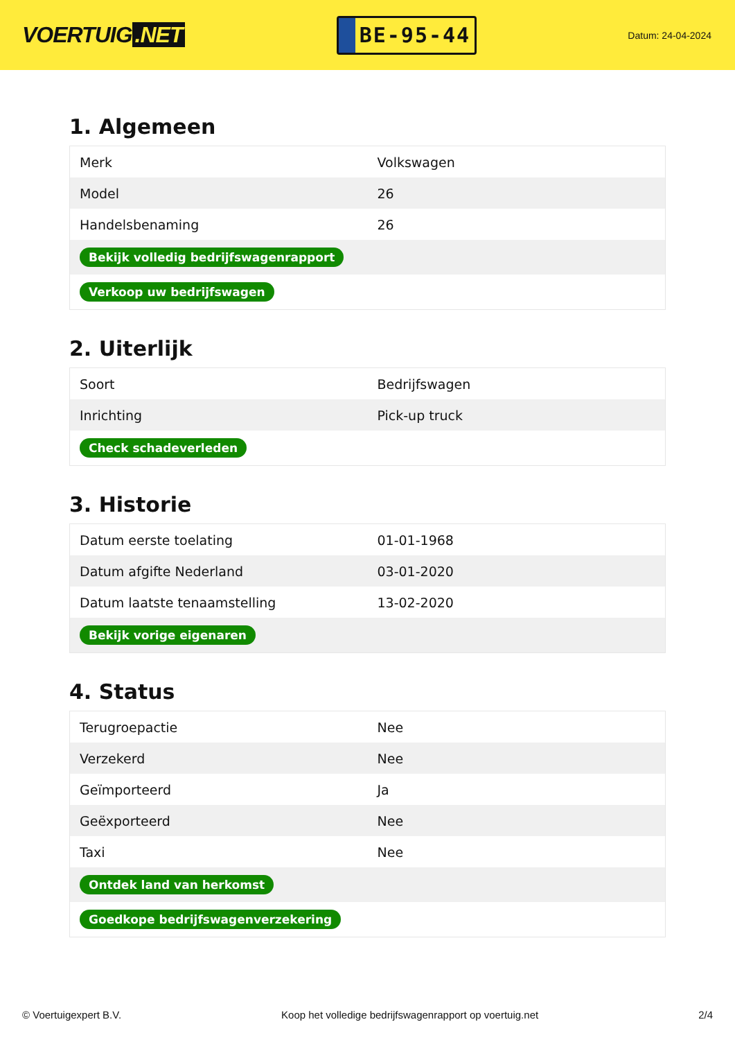VOERTUIG.NET
BE-95-44
Datum: 24-04-2024
1. Algemeen
| Merk | Volkswagen |
| Model | 26 |
| Handelsbenaming | 26 |
| Bekijk volledig bedrijfswagenrapport | |
| Verkoop uw bedrijfswagen | |
2. Uiterlijk
| Soort | Bedrijfswagen |
| Inrichting | Pick-up truck |
| Check schadeverleden | |
3. Historie
| Datum eerste toelating | 01-01-1968 |
| Datum afgifte Nederland | 03-01-2020 |
| Datum laatste tenaamstelling | 13-02-2020 |
| Bekijk vorige eigenaren | |
4. Status
| Terugroepactie | Nee |
| Verzekerd | Nee |
| Geïmporteerd | Ja |
| Geëxporteerd | Nee |
| Taxi | Nee |
| Ontdek land van herkomst | |
| Goedkope bedrijfswagenverzekering | |
© Voertuigexpert B.V. Koop het volledige bedrijfswagenrapport op voertuig.net 2/4